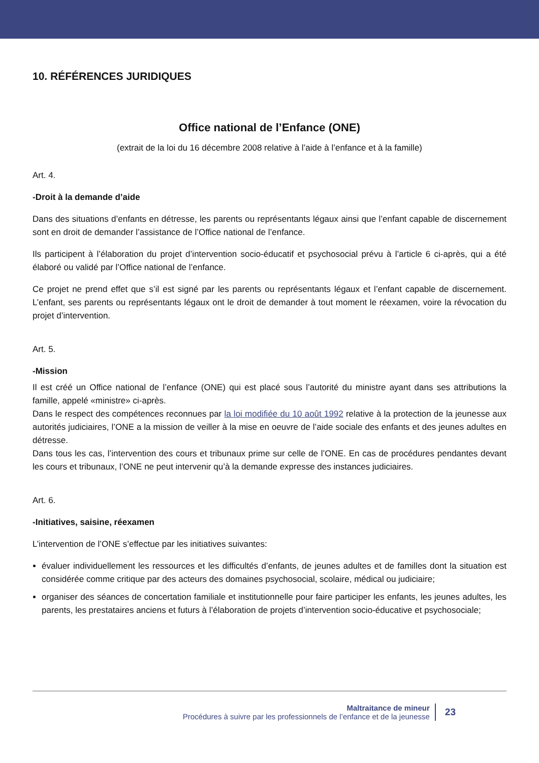10. RÉFÉRENCES JURIDIQUES
Office national de l’Enfance (ONE)
(extrait de la loi du 16 décembre 2008 relative à l’aide à l’enfance et à la famille)
Art. 4.
-Droit à la demande d’aide
Dans des situations d’enfants en détresse, les parents ou représentants légaux ainsi que l’enfant capable de discernement sont en droit de demander l’assistance de l’Office national de l’enfance.
Ils participent à l’élaboration du projet d’intervention socio-éducatif et psychosocial prévu à l’article 6 ci-après, qui a été élaboré ou validé par l’Office national de l’enfance.
Ce projet ne prend effet que s’il est signé par les parents ou représentants légaux et l’enfant capable de discernement. L’enfant, ses parents ou représentants légaux ont le droit de demander à tout moment le réexamen, voire la révocation du projet d’intervention.
Art. 5.
-Mission
Il est créé un Office national de l’enfance (ONE) qui est placé sous l’autorité du ministre ayant dans ses attributions la famille, appelé «ministre» ci-après.
Dans le respect des compétences reconnues par la loi modifiée du 10 août 1992 relative à la protection de la jeunesse aux autorités judiciaires, l’ONE a la mission de veiller à la mise en oeuvre de l’aide sociale des enfants et des jeunes adultes en détresse.
Dans tous les cas, l’intervention des cours et tribunaux prime sur celle de l’ONE. En cas de procédures pendantes devant les cours et tribunaux, l’ONE ne peut intervenir qu’à la demande expresse des instances judiciaires.
Art. 6.
-Initiatives, saisine, réexamen
L’intervention de l’ONE s’effectue par les initiatives suivantes:
évaluer individuellement les ressources et les difficultés d’enfants, de jeunes adultes et de familles dont la situation est considérée comme critique par des acteurs des domaines psychosocial, scolaire, médical ou judiciaire;
organiser des séances de concertation familiale et institutionnelle pour faire participer les enfants, les jeunes adultes, les parents, les prestataires anciens et futurs à l’élaboration de projets d’intervention socio-éducative et psychosociale;
Maltraitance de mineur
Procédures à suivre par les professionnels de l’enfance et de la jeunesse
23